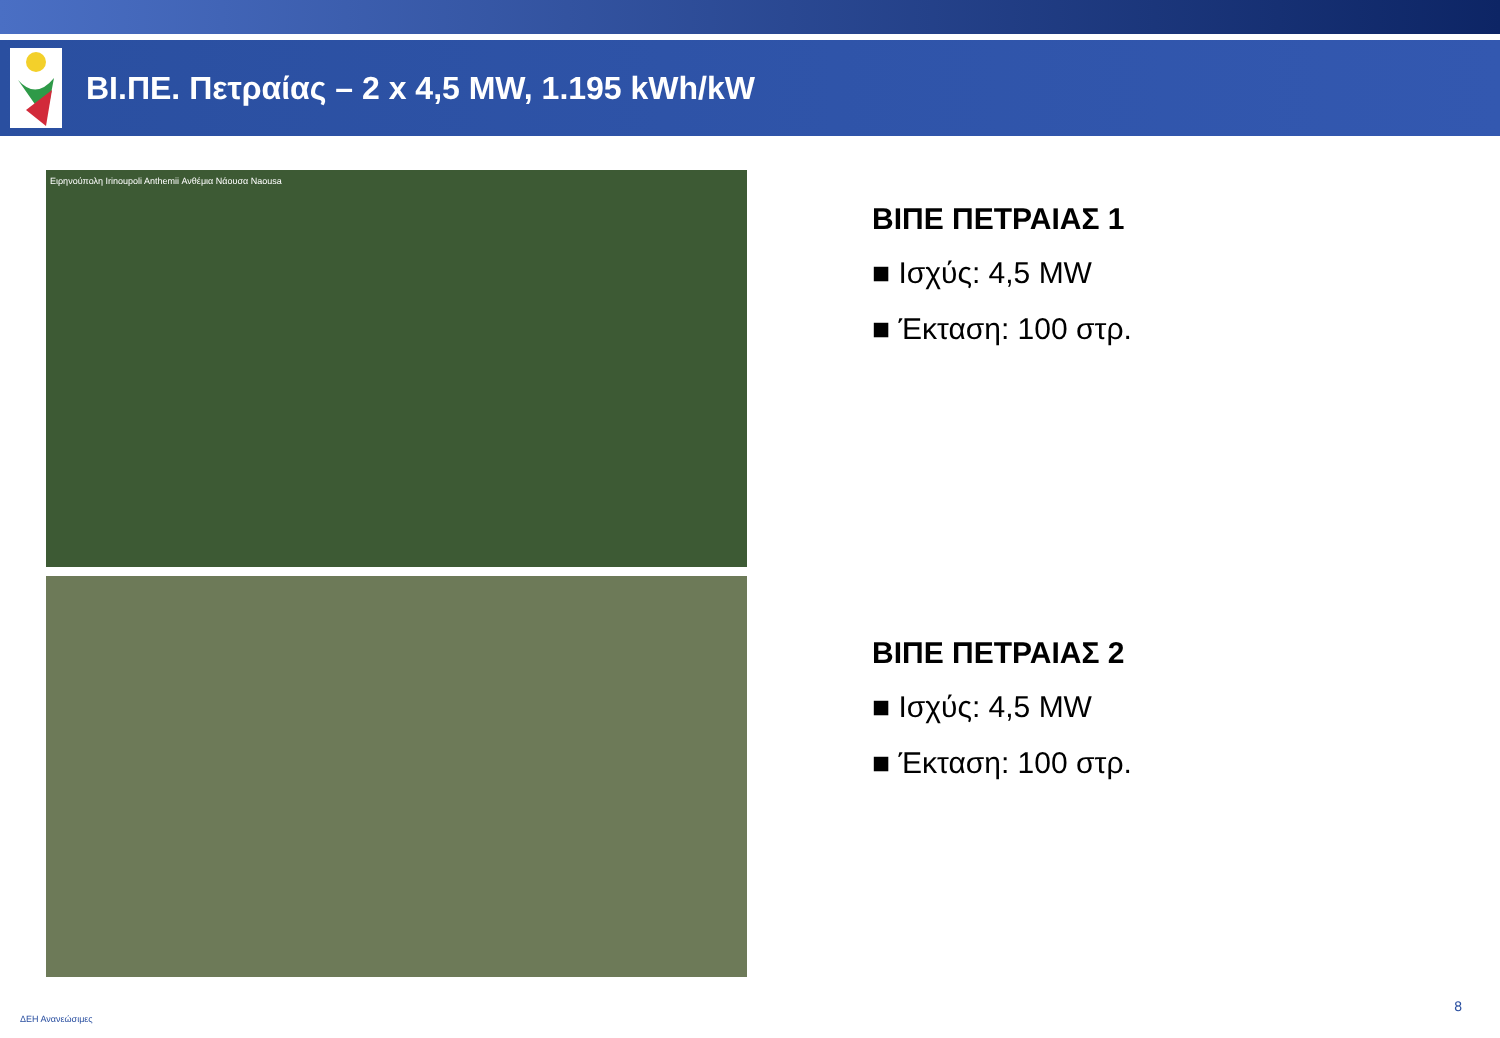ΒΙ.ΠΕ. Πετραίας – 2 x 4,5 MW, 1.195 kWh/kW
Ειρηνούπολη Irinoupoli Anthemii Ανθέμια Νάουσα Naousa
ΒΙΠΕ ΠΕΤΡΑΙΑΣ 1
■ Ισχύς: 4,5 MW
■ Έκταση: 100 στρ.
ΒΙΠΕ ΠΕΤΡΑΙΑΣ 2
■ Ισχύς: 4,5 MW
■ Έκταση: 100 στρ.
ΔΕΗ Ανανεώσιμες
8